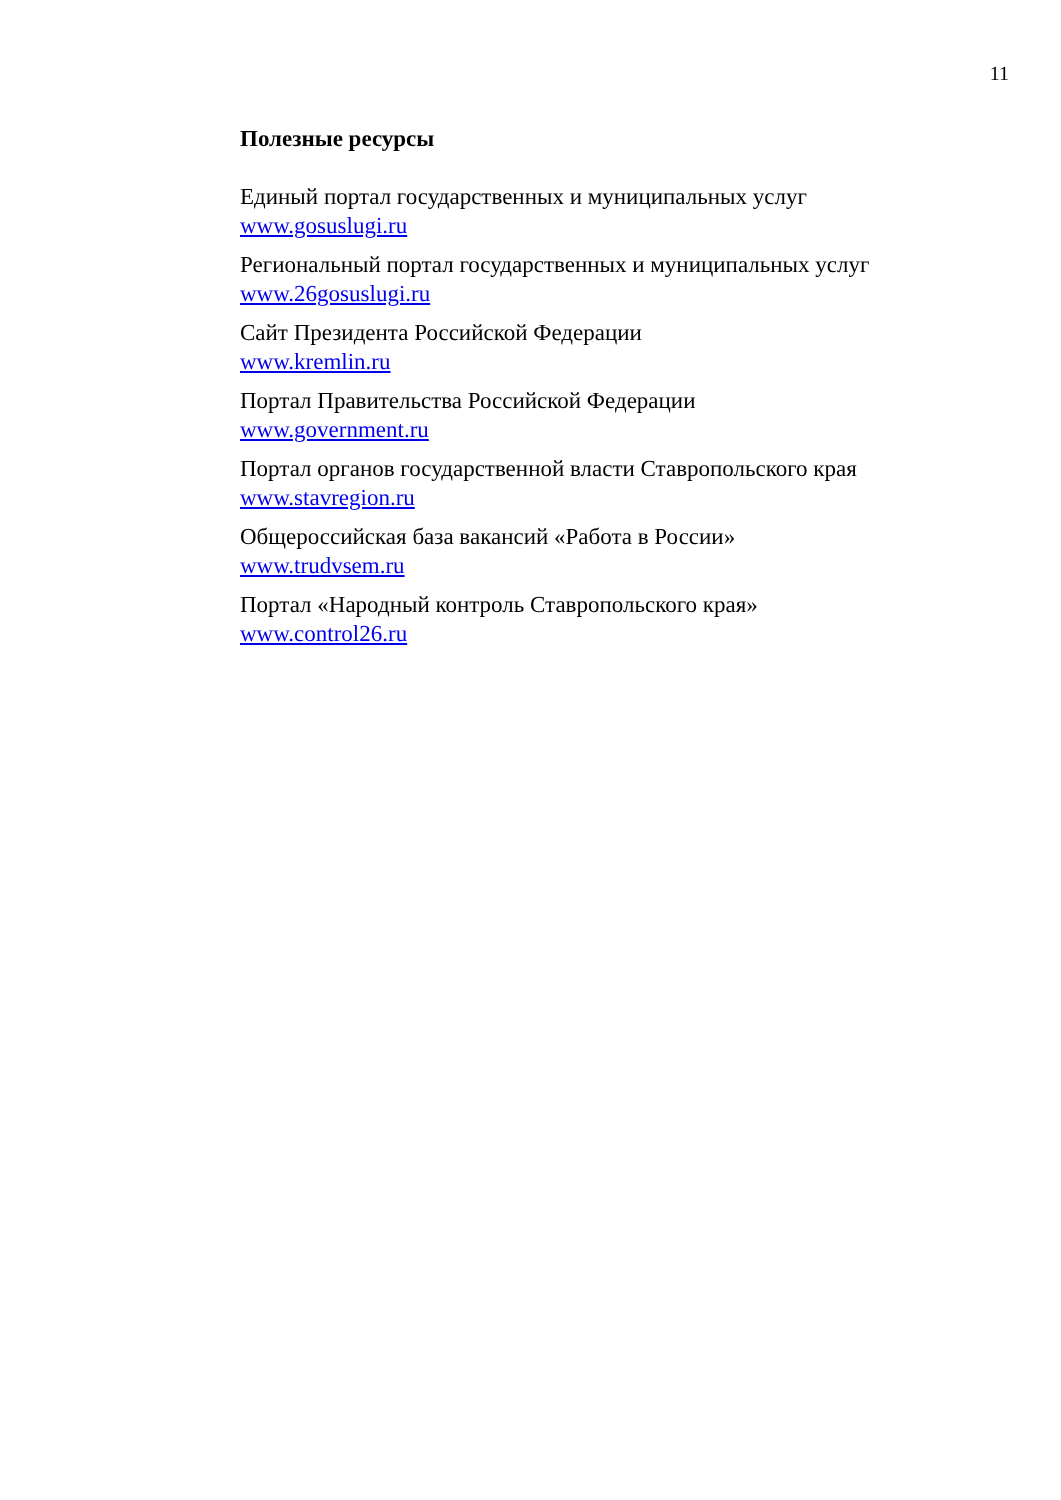11
Полезные ресурсы
Единый портал государственных и муниципальных услуг
www.gosuslugi.ru
Региональный портал государственных и муниципальных услуг
www.26gosuslugi.ru
Сайт Президента Российской Федерации
www.kremlin.ru
Портал Правительства Российской Федерации
www.government.ru
Портал органов государственной власти Ставропольского края
www.stavregion.ru
Общероссийская база вакансий «Работа в России»
www.trudvsem.ru
Портал «Народный контроль Ставропольского края»
www.control26.ru